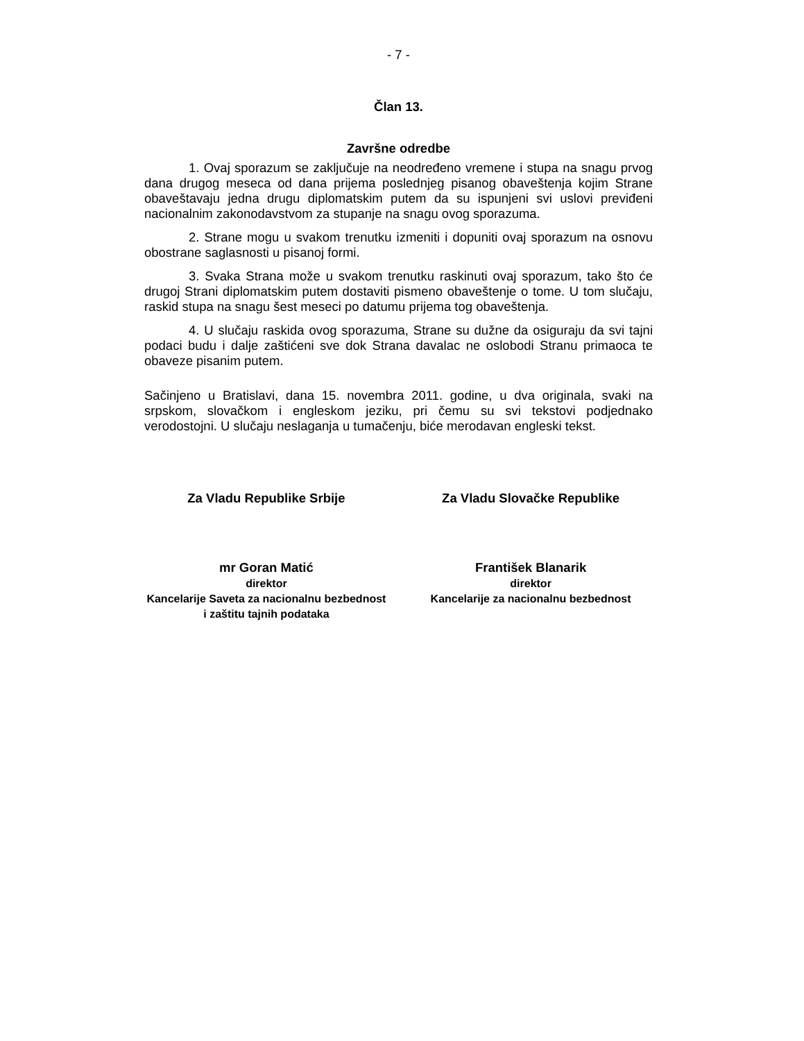- 7 -
Član 13.
Završne odredbe
1. Ovaj sporazum se zaključuje na neodređeno vremene i stupa na snagu prvog dana drugog meseca od dana prijema poslednjeg pisanog obaveštenja kojim Strane obaveštavaju jedna drugu diplomatskim putem da su ispunjeni svi uslovi previđeni nacionalnim zakonodavstvom za stupanje na snagu ovog sporazuma.
2. Strane mogu u svakom trenutku izmeniti i dopuniti ovaj sporazum na osnovu obostrane saglasnosti u pisanoj formi.
3. Svaka Strana može u svakom trenutku raskinuti ovaj sporazum, tako što će drugoj Strani diplomatskim putem dostaviti pismeno obaveštenje o tome. U tom slučaju, raskid stupa na snagu šest meseci po datumu prijema tog obaveštenja.
4. U slučaju raskida ovog sporazuma, Strane su dužne da osiguraju da svi tajni podaci budu i dalje zaštićeni sve dok Strana davalac ne oslobodi Stranu primaoca te obaveze pisanim putem.
Sačinjeno u Bratislavi, dana 15. novembra 2011. godine, u dva originala, svaki na srpskom, slovačkom i engleskom jeziku, pri čemu su svi tekstovi podjednako verodostojni. U slučaju neslaganja u tumačenju, biće merodavan engleski tekst.
Za Vladu Republike Srbije Za Vladu Slovačke Republike
mr Goran Matić
direktor
Kancelarije Saveta za nacionalnu bezbednost i zaštitu tajnih podataka
František Blanarik
direktor
Kancelarije za nacionalnu bezbednost